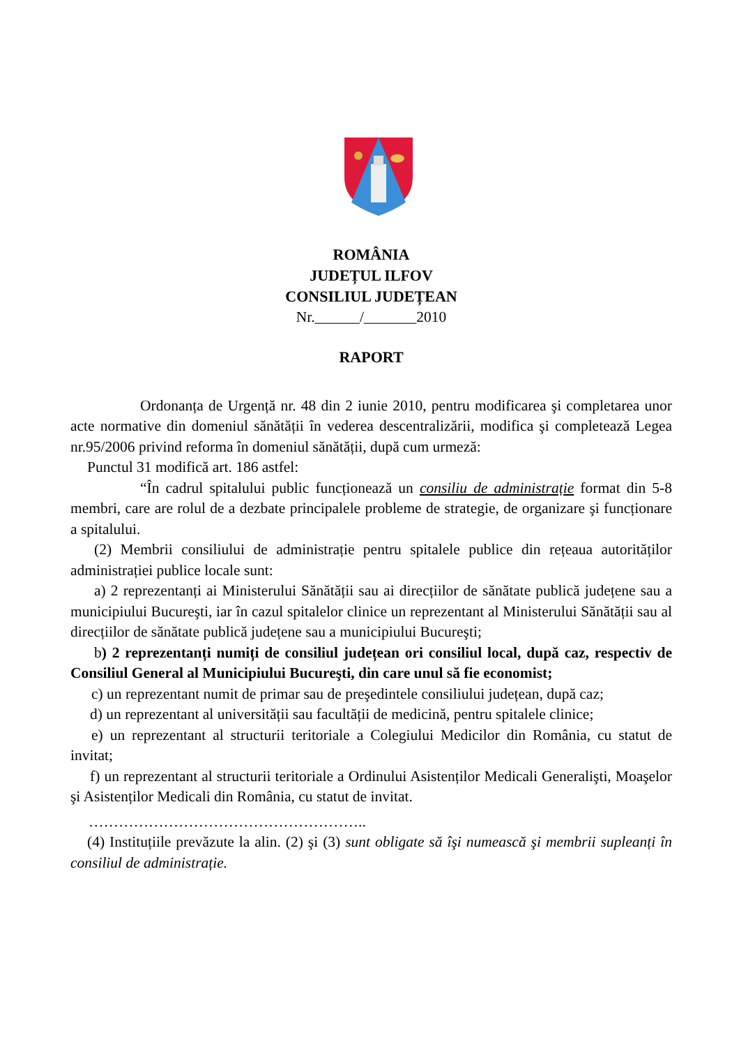ROMÂNIA
JUDEȚUL ILFOV
CONSILIUL JUDEȚEAN
Nr.______/_______2010
RAPORT
Ordonanța de Urgență nr. 48 din 2 iunie 2010, pentru modificarea şi completarea unor acte normative din domeniul sănătății în vederea descentralizării, modifica şi completează Legea nr.95/2006 privind reforma în domeniul sănătății, după cum urmeză:
Punctul 31 modifică art. 186 astfel:
“În cadrul spitalului public funcționează un consiliu de administrație format din 5-8 membri, care are rolul de a dezbate principalele probleme de strategie, de organizare şi funcționare a spitalului.
(2) Membrii consiliului de administrație pentru spitalele publice din rețeaua autorităților administrației publice locale sunt:
a) 2 reprezentanți ai Ministerului Sănătății sau ai direcțiilor de sănătate publică județene sau a municipiului Bucureşti, iar în cazul spitalelor clinice un reprezentant al Ministerului Sănătății sau al direcțiilor de sănătate publică județene sau a municipiului Bucureşti;
b) 2 reprezentanți numiți de consiliul județean ori consiliul local, după caz, respectiv de Consiliul General al Municipiului Bucureşti, din care unul să fie economist;
c) un reprezentant numit de primar sau de preşedintele consiliului județean, după caz;
d) un reprezentant al universității sau facultății de medicină, pentru spitalele clinice;
e) un reprezentant al structurii teritoriale a Colegiului Medicilor din România, cu statut de invitat;
f) un reprezentant al structurii teritoriale a Ordinului Asistenților Medicali Generalişti, Moaşelor şi Asistenților Medicali din România, cu statut de invitat.
………………………………………………..
(4) Instituțiile prevăzute la alin. (2) şi (3) sunt obligate să îşi numească şi membrii supleanți în consiliul de administrație.